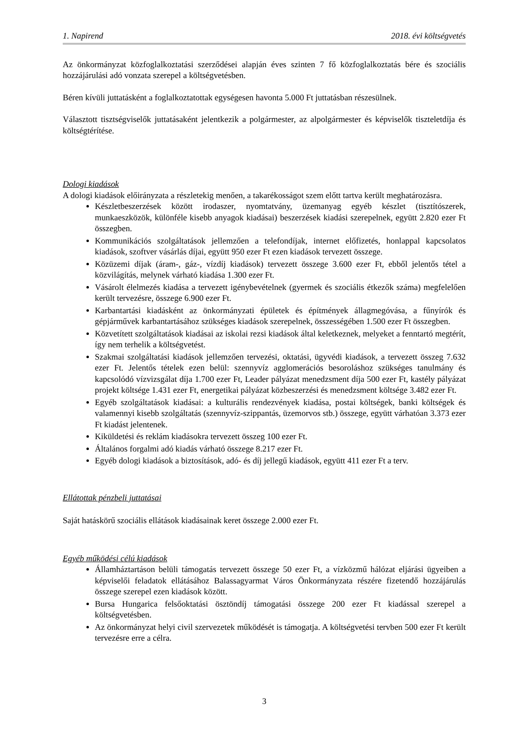1. Napirend 2018. évi költségvetés
Az önkormányzat közfoglalkoztatási szerződései alapján éves szinten 7 fő közfoglalkoztatás bére és szociális hozzájárulási adó vonzata szerepel a költségvetésben.
Béren kívüli juttatásként a foglalkoztatottak egységesen havonta 5.000 Ft juttatásban részesülnek.
Választott tisztségviselők juttatásaként jelentkezik a polgármester, az alpolgármester és képviselők tiszteletdíja és költségtérítése.
Dologi kiadások
A dologi kiadások előirányzata a részletekig menően, a takarékosságot szem előtt tartva került meghatározásra.
Készletbeszerzések között irodaszer, nyomtatvány, üzemanyag egyéb készlet (tisztítószerek, munkaeszközök, különféle kisebb anyagok kiadásai) beszerzések kiadási szerepelnek, együtt 2.820 ezer Ft összegben.
Kommunikációs szolgáltatások jellemzően a telefondíjak, internet előfizetés, honlappal kapcsolatos kiadások, szoftver vásárlás díjai, együtt 950 ezer Ft ezen kiadások tervezett összege.
Közüzemi díjak (áram-, gáz-, vízdíj kiadások) tervezett összege 3.600 ezer Ft, ebből jelentős tétel a közvilágítás, melynek várható kiadása 1.300 ezer Ft.
Vásárolt élelmezés kiadása a tervezett igénybevételnek (gyermek és szociális étkezők száma) megfelelően került tervezésre, összege 6.900 ezer Ft.
Karbantartási kiadásként az önkormányzati épületek és építmények állagmegóvása, a fűnyírók és gépjárművek karbantartásához szükséges kiadások szerepelnek, összességében 1.500 ezer Ft összegben.
Közvetített szolgáltatások kiadásai az iskolai rezsi kiadások által keletkeznek, melyeket a fenntartó megtérít, így nem terhelik a költségvetést.
Szakmai szolgáltatási kiadások jellemzően tervezési, oktatási, ügyvédi kiadások, a tervezett összeg 7.632 ezer Ft. Jelentős tételek ezen belül: szennyvíz agglomerációs besoroláshoz szükséges tanulmány és kapcsolódó vízvizsgálat díja 1.700 ezer Ft, Leader pályázat menedzsment díja 500 ezer Ft, kastély pályázat projekt költsége 1.431 ezer Ft, energetikai pályázat közbeszerzési és menedzsment költsége 3.482 ezer Ft.
Egyéb szolgáltatások kiadásai: a kulturális rendezvények kiadása, postai költségek, banki költségek és valamennyi kisebb szolgáltatás (szennyvíz-szippantás, üzemorvos stb.) összege, együtt várhatóan 3.373 ezer Ft kiadást jelentenek.
Kiküldetési és reklám kiadásokra tervezett összeg 100 ezer Ft.
Általános forgalmi adó kiadás várható összege 8.217 ezer Ft.
Egyéb dologi kiadások a biztosítások, adó- és díj jellegű kiadások, együtt 411 ezer Ft a terv.
Ellátottak pénzbeli juttatásai
Saját hatáskörű szociális ellátások kiadásainak keret összege 2.000 ezer Ft.
Egyéb működési célú kiadások
Államháztartáson belüli támogatás tervezett összege 50 ezer Ft, a vízközmű hálózat eljárási ügyeiben a képviselői feladatok ellátásához Balassagyarmat Város Önkormányzata részére fizetendő hozzájárulás összege szerepel ezen kiadások között.
Bursa Hungarica felsőoktatási ösztöndíj támogatási összege 200 ezer Ft kiadással szerepel a költségvetésben.
Az önkormányzat helyi civil szervezetek működését is támogatja. A költségvetési tervben 500 ezer Ft került tervezésre erre a célra.
3